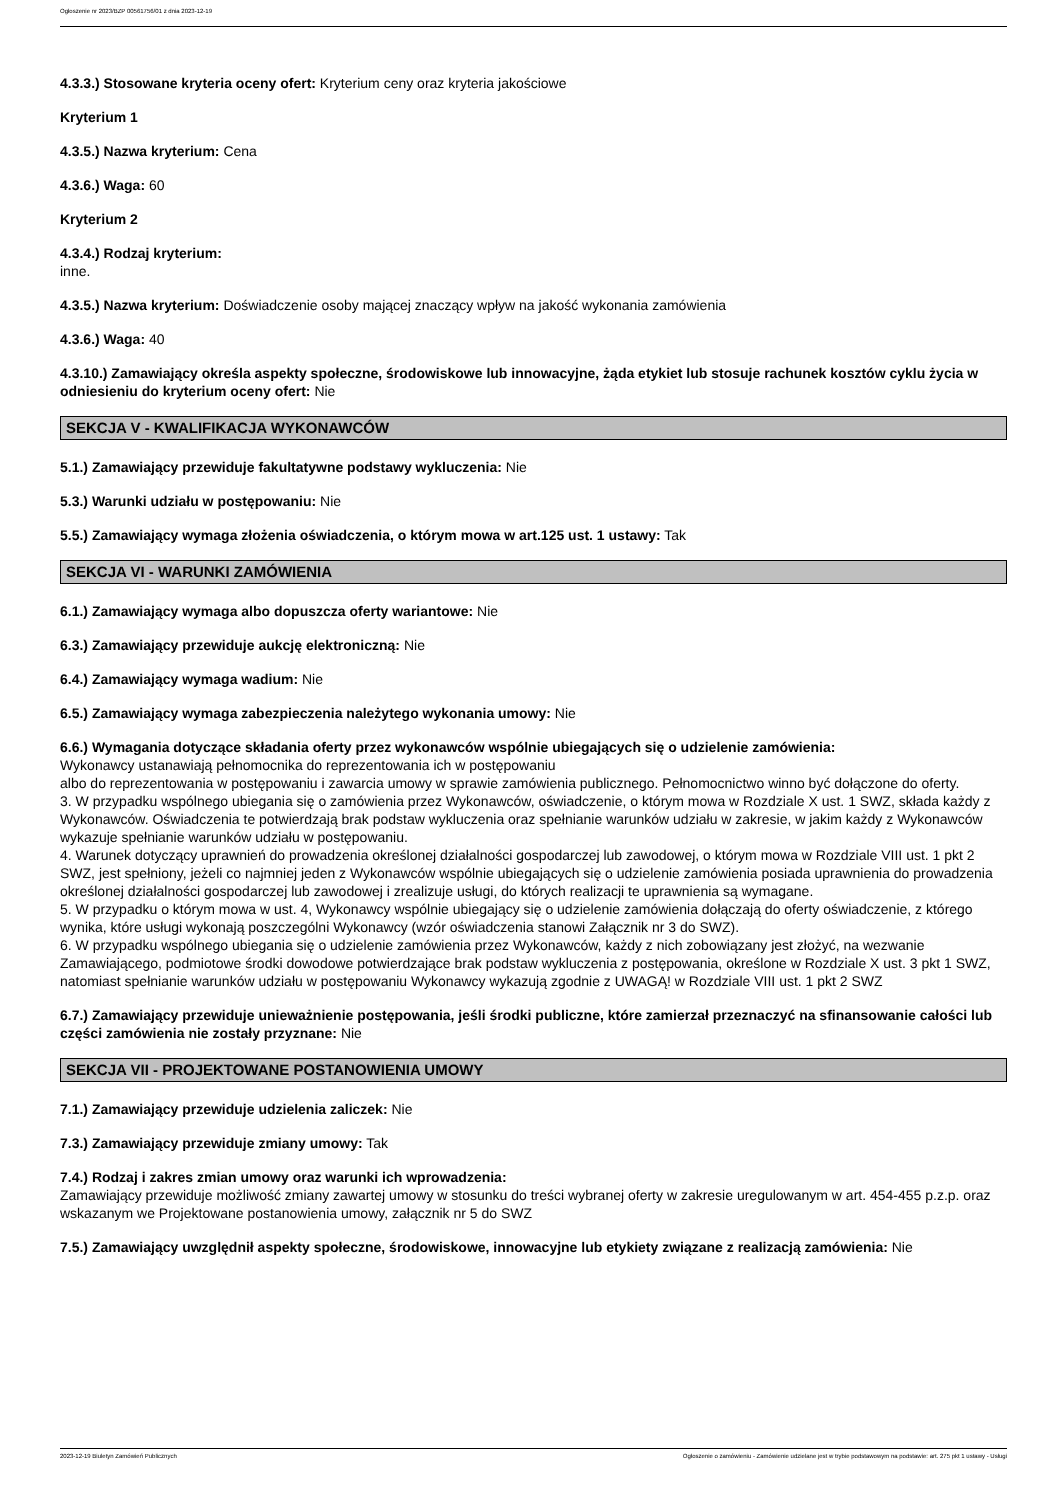Ogłoszenie nr 2023/BZP 00561756/01 z dnia 2023-12-19
4.3.3.) Stosowane kryteria oceny ofert: Kryterium ceny oraz kryteria jakościowe
Kryterium 1
4.3.5.) Nazwa kryterium: Cena
4.3.6.) Waga: 60
Kryterium 2
4.3.4.) Rodzaj kryterium:
inne.
4.3.5.) Nazwa kryterium: Doświadczenie osoby mającej znaczący wpływ na jakość wykonania zamówienia
4.3.6.) Waga: 40
4.3.10.) Zamawiający określa aspekty społeczne, środowiskowe lub innowacyjne, żąda etykiet lub stosuje rachunek kosztów cyklu życia w odniesieniu do kryterium oceny ofert: Nie
SEKCJA V - KWALIFIKACJA WYKONAWCÓW
5.1.) Zamawiający przewiduje fakultatywne podstawy wykluczenia: Nie
5.3.) Warunki udziału w postępowaniu: Nie
5.5.) Zamawiający wymaga złożenia oświadczenia, o którym mowa w art.125 ust. 1 ustawy: Tak
SEKCJA VI - WARUNKI ZAMÓWIENIA
6.1.) Zamawiający wymaga albo dopuszcza oferty wariantowe: Nie
6.3.) Zamawiający przewiduje aukcję elektroniczną: Nie
6.4.) Zamawiający wymaga wadium: Nie
6.5.) Zamawiający wymaga zabezpieczenia należytego wykonania umowy: Nie
6.6.) Wymagania dotyczące składania oferty przez wykonawców wspólnie ubiegających się o udzielenie zamówienia:
Wykonawcy ustanawiają pełnomocnika do reprezentowania ich w postępowaniu
albo do reprezentowania w postępowaniu i zawarcia umowy w sprawie zamówienia publicznego. Pełnomocnictwo winno być dołączone do oferty.
3. W przypadku wspólnego ubiegania się o zamówienia przez Wykonawców, oświadczenie, o którym mowa w Rozdziale X ust. 1 SWZ, składa każdy z Wykonawców. Oświadczenia te potwierdzają brak podstaw wykluczenia oraz spełnianie warunków udziału w zakresie, w jakim każdy z Wykonawców wykazuje spełnianie warunków udziału w postępowaniu.
4. Warunek dotyczący uprawnień do prowadzenia określonej działalności gospodarczej lub zawodowej, o którym mowa w Rozdziale VIII ust. 1 pkt 2 SWZ, jest spełniony, jeżeli co najmniej jeden z Wykonawców wspólnie ubiegających się o udzielenie zamówienia posiada uprawnienia do prowadzenia określonej działalności gospodarczej lub zawodowej i zrealizuje usługi, do których realizacji te uprawnienia są wymagane.
5. W przypadku o którym mowa w ust. 4, Wykonawcy wspólnie ubiegający się o udzielenie zamówienia dołączają do oferty oświadczenie, z którego wynika, które usługi wykonają poszczególni Wykonawcy (wzór oświadczenia stanowi Załącznik nr 3 do SWZ).
6. W przypadku wspólnego ubiegania się o udzielenie zamówienia przez Wykonawców, każdy z nich zobowiązany jest złożyć, na wezwanie Zamawiającego, podmiotowe środki dowodowe potwierdzające brak podstaw wykluczenia z postępowania, określone w Rozdziale X ust. 3 pkt 1 SWZ, natomiast spełnianie warunków udziału w postępowaniu Wykonawcy wykazują zgodnie z UWAGĄ! w Rozdziale VIII ust. 1 pkt 2 SWZ
6.7.) Zamawiający przewiduje unieważnienie postępowania, jeśli środki publiczne, które zamierzał przeznaczyć na sfinansowanie całości lub części zamówienia nie zostały przyznane: Nie
SEKCJA VII - PROJEKTOWANE POSTANOWIENIA UMOWY
7.1.) Zamawiający przewiduje udzielenia zaliczek: Nie
7.3.) Zamawiający przewiduje zmiany umowy: Tak
7.4.) Rodzaj i zakres zmian umowy oraz warunki ich wprowadzenia:
Zamawiający przewiduje możliwość zmiany zawartej umowy w stosunku do treści wybranej oferty w zakresie uregulowanym w art. 454-455 p.z.p. oraz wskazanym we Projektowane postanowienia umowy, załącznik nr 5 do SWZ
7.5.) Zamawiający uwzględnił aspekty społeczne, środowiskowe, innowacyjne lub etykiety związane z realizacją zamówienia: Nie
2023-12-19 Biuletyn Zamówień Publicznych Ogłoszenie o zamówieniu - Zamówienie udzielane jest w trybie podstawowym na podstawie: art. 275 pkt 1 ustawy - Usługi